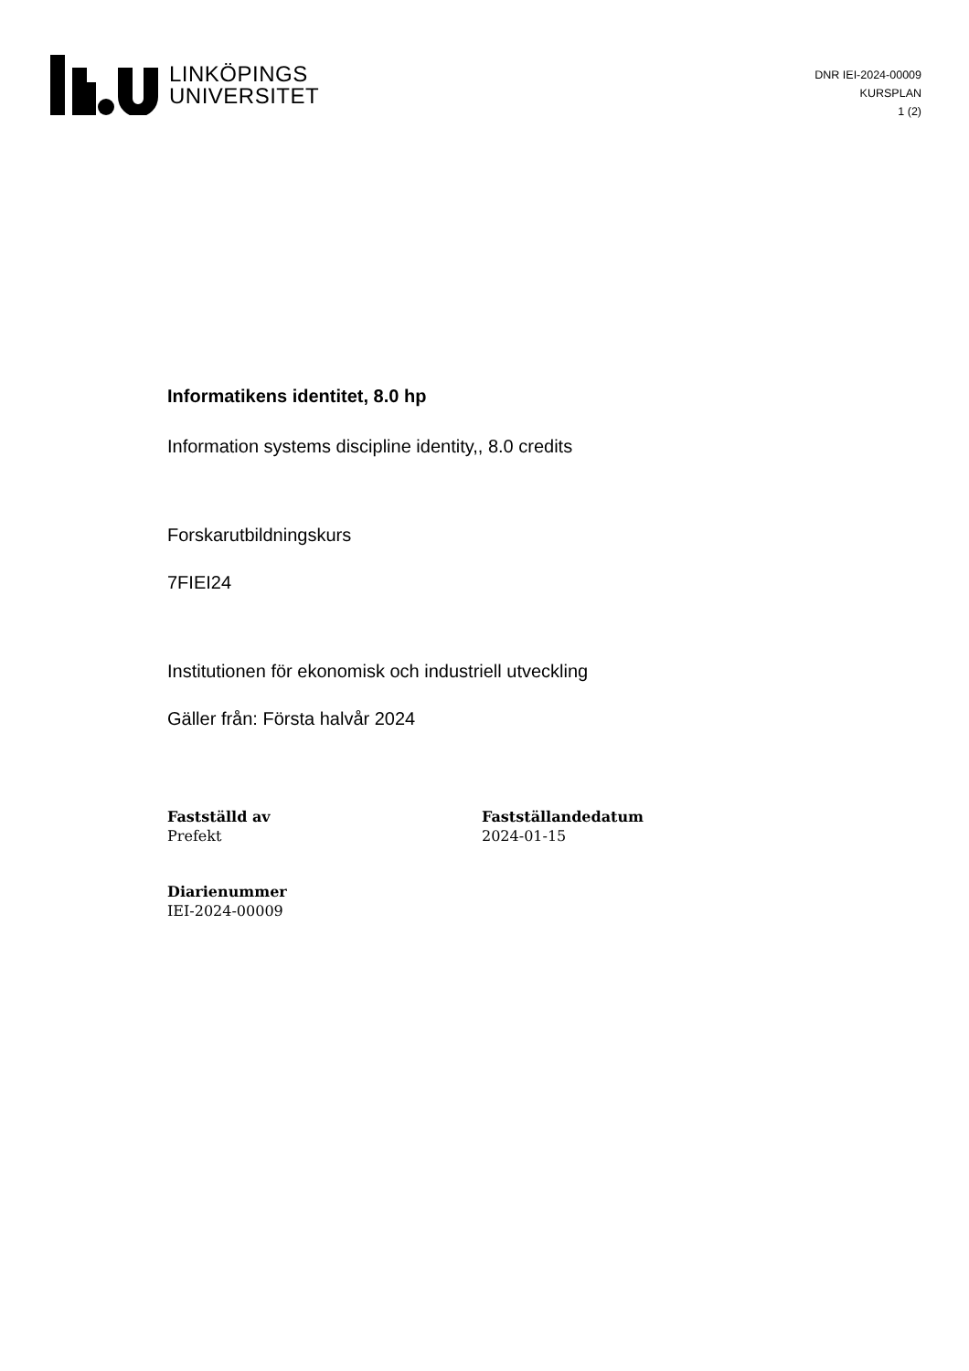LINKÖPINGS
UNIVERSITET
DNR IEI-2024-00009
KURSPLAN
1 (2)
Informatikens identitet, 8.0 hp
Information systems discipline identity,, 8.0 credits
Forskarutbildningskurs
7FIEI24
Institutionen för ekonomisk och industriell utveckling
Gäller från: Första halvår 2024
Fastställd av
Prefekt
Fastställandedatum
2024-01-15
Diarienummer
IEI-2024-00009